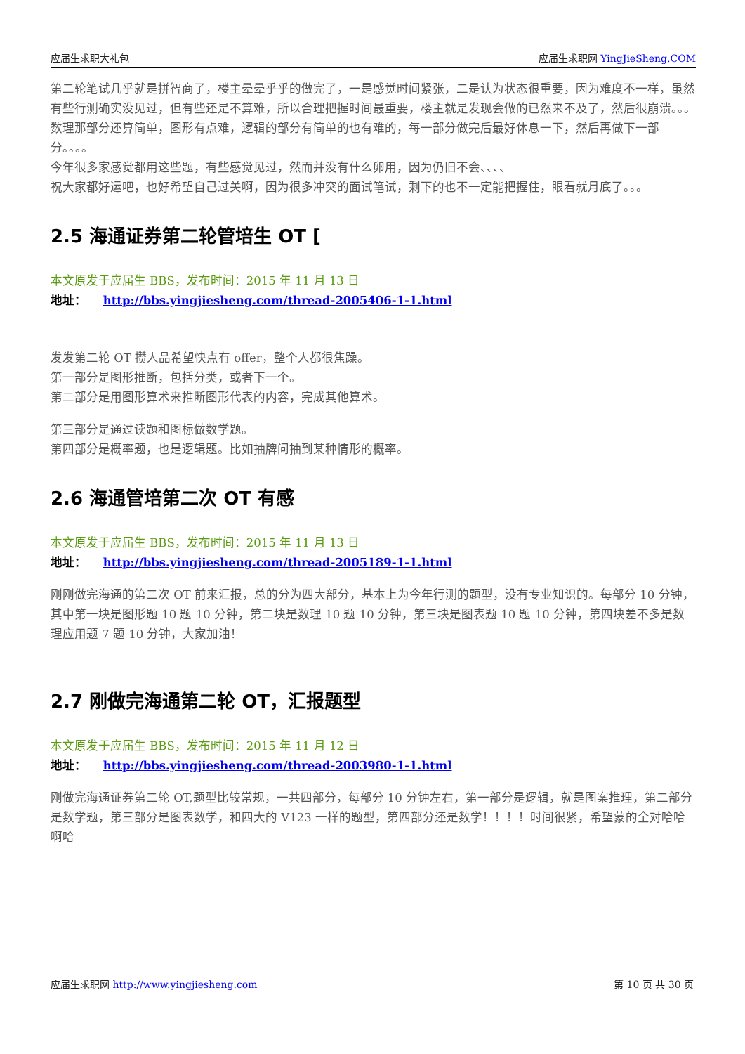应届生求职大礼包 应届生求职网 YingJieSheng.COM
第二轮笔试几乎就是拼智商了，楼主晕晕乎乎的做完了，一是感觉时间紧张，二是认为状态很重要，因为难度不一样，虽然有些行测确实没见过，但有些还是不算难，所以合理把握时间最重要，楼主就是发现会做的已然来不及了，然后很崩溃。。。
数理那部分还算简单，图形有点难，逻辑的部分有简单的也有难的，每一部分做完后最好休息一下，然后再做下一部分。。。。
今年很多家感觉都用这些题，有些感觉见过，然而并没有什么卵用，因为仍旧不会、、、、
祝大家都好运吧，也好希望自己过关啊，因为很多冲突的面试笔试，剩下的也不一定能把握住，眼看就月底了。。。
2.5 海通证券第二轮管培生 OT [
本文原发于应届生 BBS，发布时间：2015 年 11 月 13 日
地址： http://bbs.yingjiesheng.com/thread-2005406-1-1.html
发发第二轮 OT 攒人品希望快点有 offer，整个人都很焦躁。
第一部分是图形推断，包括分类，或者下一个。
第二部分是用图形算术来推断图形代表的内容，完成其他算术。
第三部分是通过读题和图标做数学题。
第四部分是概率题，也是逻辑题。比如抽牌问抽到某种情形的概率。
2.6 海通管培第二次 OT 有感
本文原发于应届生 BBS，发布时间：2015 年 11 月 13 日
地址： http://bbs.yingjiesheng.com/thread-2005189-1-1.html
刚刚做完海通的第二次 OT 前来汇报，总的分为四大部分，基本上为今年行测的题型，没有专业知识的。每部分 10 分钟，其中第一块是图形题 10 题 10 分钟，第二块是数理 10 题 10 分钟，第三块是图表题 10 题 10 分钟，第四块差不多是数理应用题 7 题 10 分钟，大家加油！
2.7 刚做完海通第二轮 OT，汇报题型
本文原发于应届生 BBS，发布时间：2015 年 11 月 12 日
地址： http://bbs.yingjiesheng.com/thread-2003980-1-1.html
刚做完海通证券第二轮 OT,题型比较常规，一共四部分，每部分 10 分钟左右，第一部分是逻辑，就是图案推理，第二部分是数学题，第三部分是图表数学，和四大的 V123 一样的题型，第四部分还是数学！！！！时间很紧，希望蒙的全对哈哈啊哈
应届生求职网 http://www.yingjiesheng.com 第 10 页 共 30 页